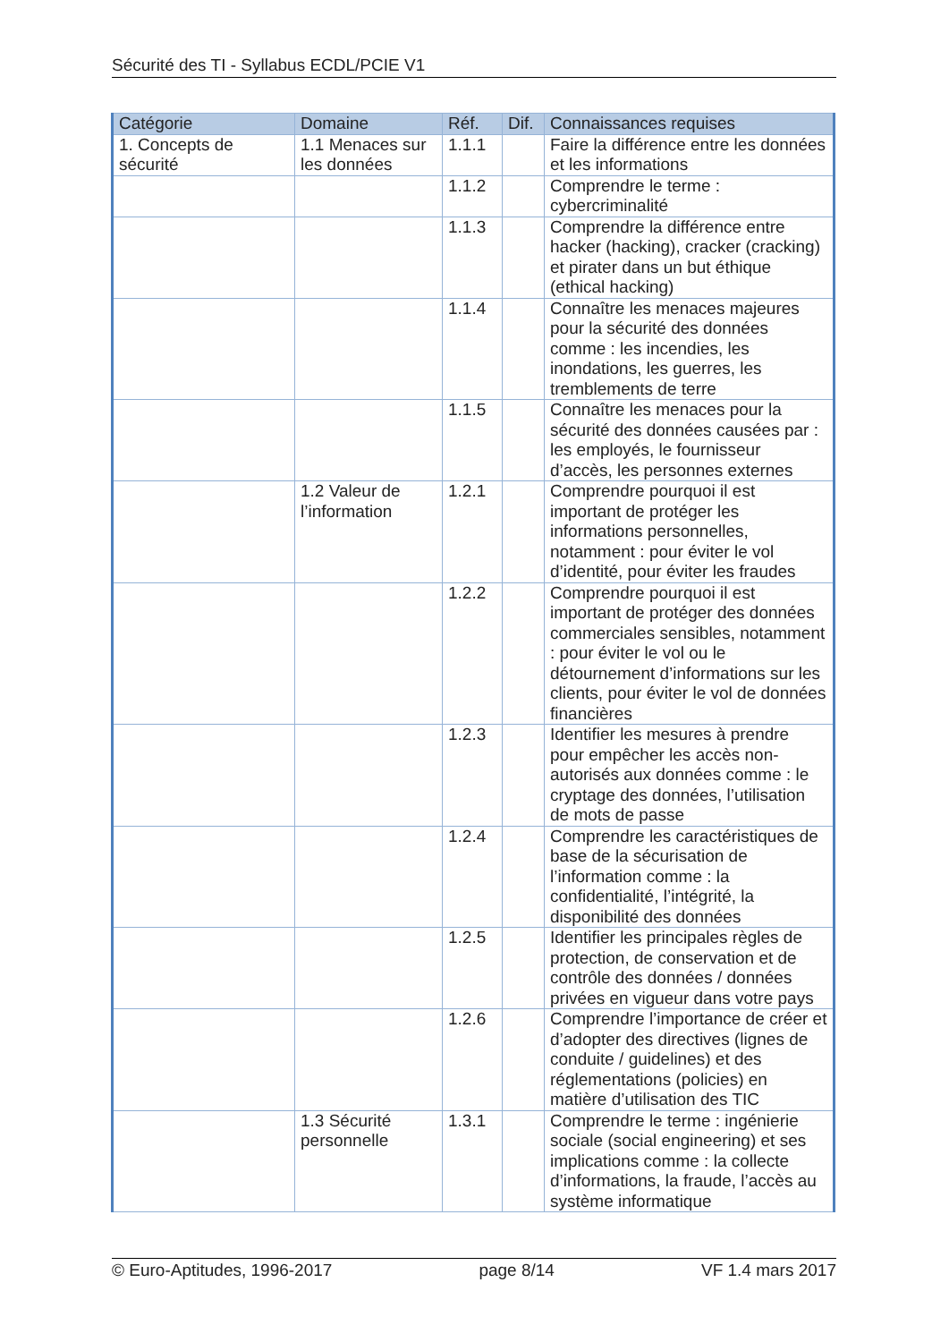Sécurité des TI - Syllabus ECDL/PCIE V1
| Catégorie | Domaine | Réf. | Dif. | Connaissances requises |
| --- | --- | --- | --- | --- |
| 1. Concepts de sécurité | 1.1 Menaces sur les données | 1.1.1 | | Faire la différence entre les données et les informations |
| | | 1.1.2 | | Comprendre le terme : cybercriminalité |
| | | 1.1.3 | | Comprendre la différence entre hacker (hacking), cracker (cracking) et pirater dans un but éthique (ethical hacking) |
| | | 1.1.4 | | Connaître les menaces majeures pour la sécurité des données comme : les incendies, les inondations, les guerres, les tremblements de terre |
| | | 1.1.5 | | Connaître les menaces pour la sécurité des données causées par : les employés, le fournisseur d’accès, les personnes externes |
| | 1.2 Valeur de l’information | 1.2.1 | | Comprendre pourquoi il est important de protéger les informations personnelles, notamment : pour éviter le vol d’identité, pour éviter les fraudes |
| | | 1.2.2 | | Comprendre pourquoi il est important de protéger des données commerciales sensibles, notamment : pour éviter le vol ou le détournement d’informations sur les clients, pour éviter le vol de données financières |
| | | 1.2.3 | | Identifier les mesures à prendre pour empêcher les accès non-autorisés aux données comme : le cryptage des données, l’utilisation de mots de passe |
| | | 1.2.4 | | Comprendre les caractéristiques de base de la sécurisation de l’information comme : la confidentialité, l’intégrité, la disponibilité des données |
| | | 1.2.5 | | Identifier les principales règles de protection, de conservation et de contrôle des données / données privées en vigueur dans votre pays |
| | | 1.2.6 | | Comprendre l’importance de créer et d’adopter des directives (lignes de conduite / guidelines) et des réglementations (policies) en matière d’utilisation des TIC |
| | 1.3 Sécurité personnelle | 1.3.1 | | Comprendre le terme : ingénierie sociale (social engineering) et ses implications comme : la collecte d’informations, la fraude, l’accès au système informatique |
© Euro-Aptitudes, 1996-2017 page 8/14 VF 1.4 mars 2017